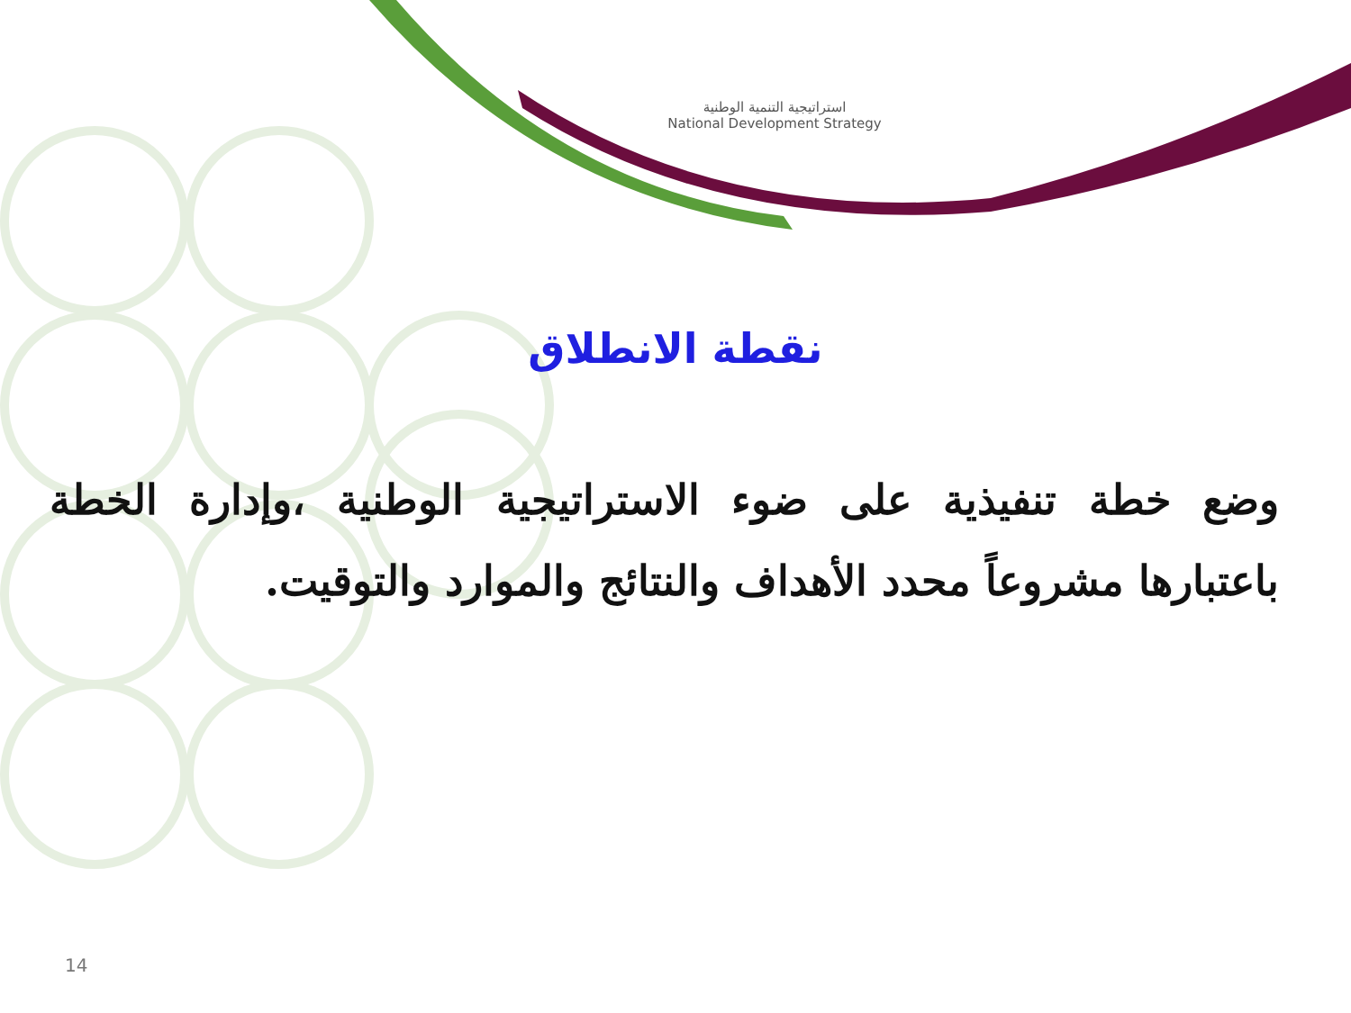استراتيجية التنمية الوطنية
National Development Strategy
نقطة الانطلاق
وضع خطة تنفيذية على ضوء الاستراتيجية الوطنية ،وإدارة الخطة باعتبارها مشروعاً محدد الأهداف والنتائج والموارد والتوقيت.
14